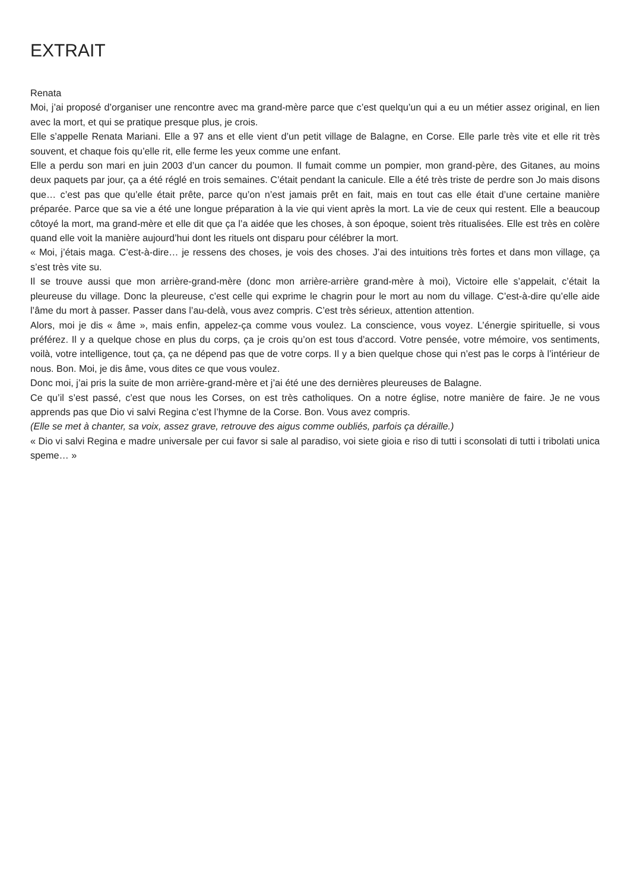EXTRAIT
Renata
Moi, j’ai proposé d’organiser une rencontre avec ma grand-mère parce que c’est quelqu’un qui a eu un métier assez original, en lien avec la mort, et qui se pratique presque plus, je crois.
Elle s’appelle Renata Mariani. Elle a 97 ans et elle vient d’un petit village de Balagne, en Corse. Elle parle très vite et elle rit très souvent, et chaque fois qu’elle rit, elle ferme les yeux comme une enfant.
Elle a perdu son mari en juin 2003 d’un cancer du poumon. Il fumait comme un pompier, mon grand-père, des Gitanes, au moins deux paquets par jour, ça a été réglé en trois semaines. C’était pendant la canicule. Elle a été très triste de perdre son Jo mais disons que… c’est pas que qu’elle était prête, parce qu’on n’est jamais prêt en fait, mais en tout cas elle était d’une certaine manière préparée. Parce que sa vie a été une longue préparation à la vie qui vient après la mort. La vie de ceux qui restent. Elle a beaucoup côtoyé la mort, ma grand-mère et elle dit que ça l’a aidée que les choses, à son époque, soient très ritualisées. Elle est très en colère quand elle voit la manière aujourd’hui dont les rituels ont disparu pour célébrer la mort.
« Moi, j’étais maga. C’est-à-dire… je ressens des choses, je vois des choses. J’ai des intuitions très fortes et dans mon village, ça s’est très vite su.
Il se trouve aussi que mon arrière-grand-mère (donc mon arrière-arrière grand-mère à moi), Victoire elle s’appelait, c’était la pleureuse du village. Donc la pleureuse, c’est celle qui exprime le chagrin pour le mort au nom du village. C’est-à-dire qu’elle aide l’âme du mort à passer. Passer dans l’au-delà, vous avez compris. C’est très sérieux, attention attention.
Alors, moi je dis « âme », mais enfin, appelez-ça comme vous voulez. La conscience, vous voyez. L’énergie spirituelle, si vous préférez. Il y a quelque chose en plus du corps, ça je crois qu’on est tous d’accord. Votre pensée, votre mémoire, vos sentiments, voilà, votre intelligence, tout ça, ça ne dépend pas que de votre corps. Il y a bien quelque chose qui n’est pas le corps à l’intérieur de nous. Bon. Moi, je dis âme, vous dites ce que vous voulez.
Donc moi, j’ai pris la suite de mon arrière-grand-mère et j’ai été une des dernières pleureuses de Balagne.
Ce qu’il s’est passé, c’est que nous les Corses, on est très catholiques. On a notre église, notre manière de faire. Je ne vous apprends pas que Dio vi salvi Regina c’est l’hymne de la Corse. Bon. Vous avez compris.
(Elle se met à chanter, sa voix, assez grave, retrouve des aigus comme oubliés, parfois ça déraille.)
« Dio vi salvi Regina e madre universale per cui favor si sale al paradiso, voi siete gioia e riso di tutti i sconsolati di tutti i tribolati unica speme… »